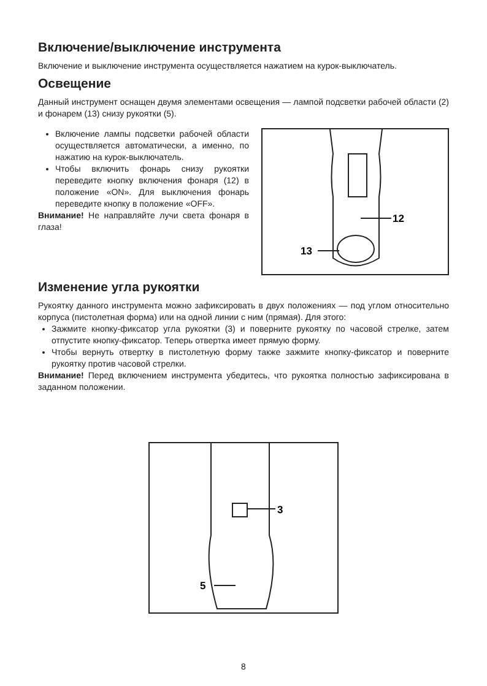Включение/выключение инструмента
Включение и выключение инструмента осуществляется нажатием на курок-выключатель.
Освещение
Данный инструмент оснащен двумя элементами освещения — лампой подсветки рабочей области (2) и фонарем (13) снизу рукоятки (5).
Включение лампы подсветки рабочей области осуществляется автоматически, а именно, по нажатию на курок-выключатель.
Чтобы включить фонарь снизу рукоятки переведите кнопку включения фонаря (12) в положение «ON». Для выключения фонарь переведите кнопку в положение «OFF».
Внимание! Не направляйте лучи света фонаря в глаза!
12
13
Изменение угла рукоятки
Рукоятку данного инструмента можно зафиксировать в двух положениях — под углом относительно корпуса (пистолетная форма) или на одной линии с ним (прямая). Для этого:
Зажмите кнопку-фиксатор угла рукоятки (3) и поверните рукоятку по часовой стрелке, затем отпустите кнопку-фиксатор. Теперь отвертка имеет прямую форму.
Чтобы вернуть отвертку в пистолетную форму также зажмите кнопку-фиксатор и поверните рукоятку против часовой стрелки.
Внимание! Перед включением инструмента убедитесь, что рукоятка полностью зафиксирована в заданном положении.
3
5
8